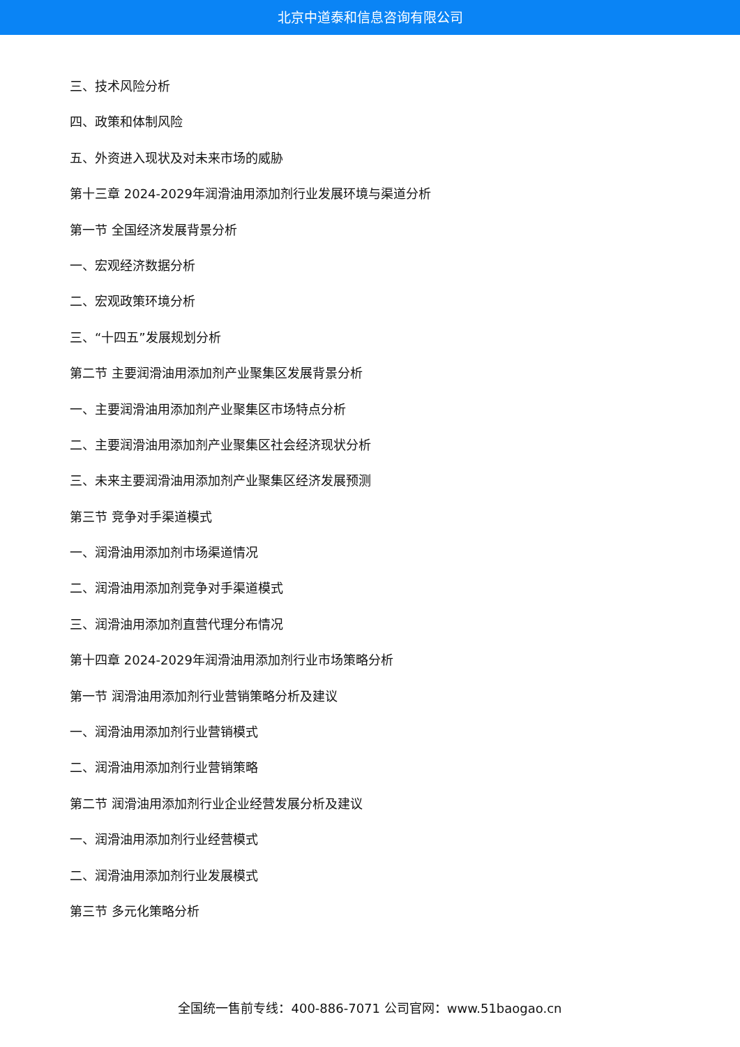北京中道泰和信息咨询有限公司
三、技术风险分析
四、政策和体制风险
五、外资进入现状及对未来市场的威胁
第十三章 2024-2029年润滑油用添加剂行业发展环境与渠道分析
第一节 全国经济发展背景分析
一、宏观经济数据分析
二、宏观政策环境分析
三、“十四五”发展规划分析
第二节 主要润滑油用添加剂产业聚集区发展背景分析
一、主要润滑油用添加剂产业聚集区市场特点分析
二、主要润滑油用添加剂产业聚集区社会经济现状分析
三、未来主要润滑油用添加剂产业聚集区经济发展预测
第三节 竞争对手渠道模式
一、润滑油用添加剂市场渠道情况
二、润滑油用添加剂竞争对手渠道模式
三、润滑油用添加剂直营代理分布情况
第十四章 2024-2029年润滑油用添加剂行业市场策略分析
第一节 润滑油用添加剂行业营销策略分析及建议
一、润滑油用添加剂行业营销模式
二、润滑油用添加剂行业营销策略
第二节 润滑油用添加剂行业企业经营发展分析及建议
一、润滑油用添加剂行业经营模式
二、润滑油用添加剂行业发展模式
第三节 多元化策略分析
全国统一售前专线：400-886-7071 公司官网：www.51baogao.cn